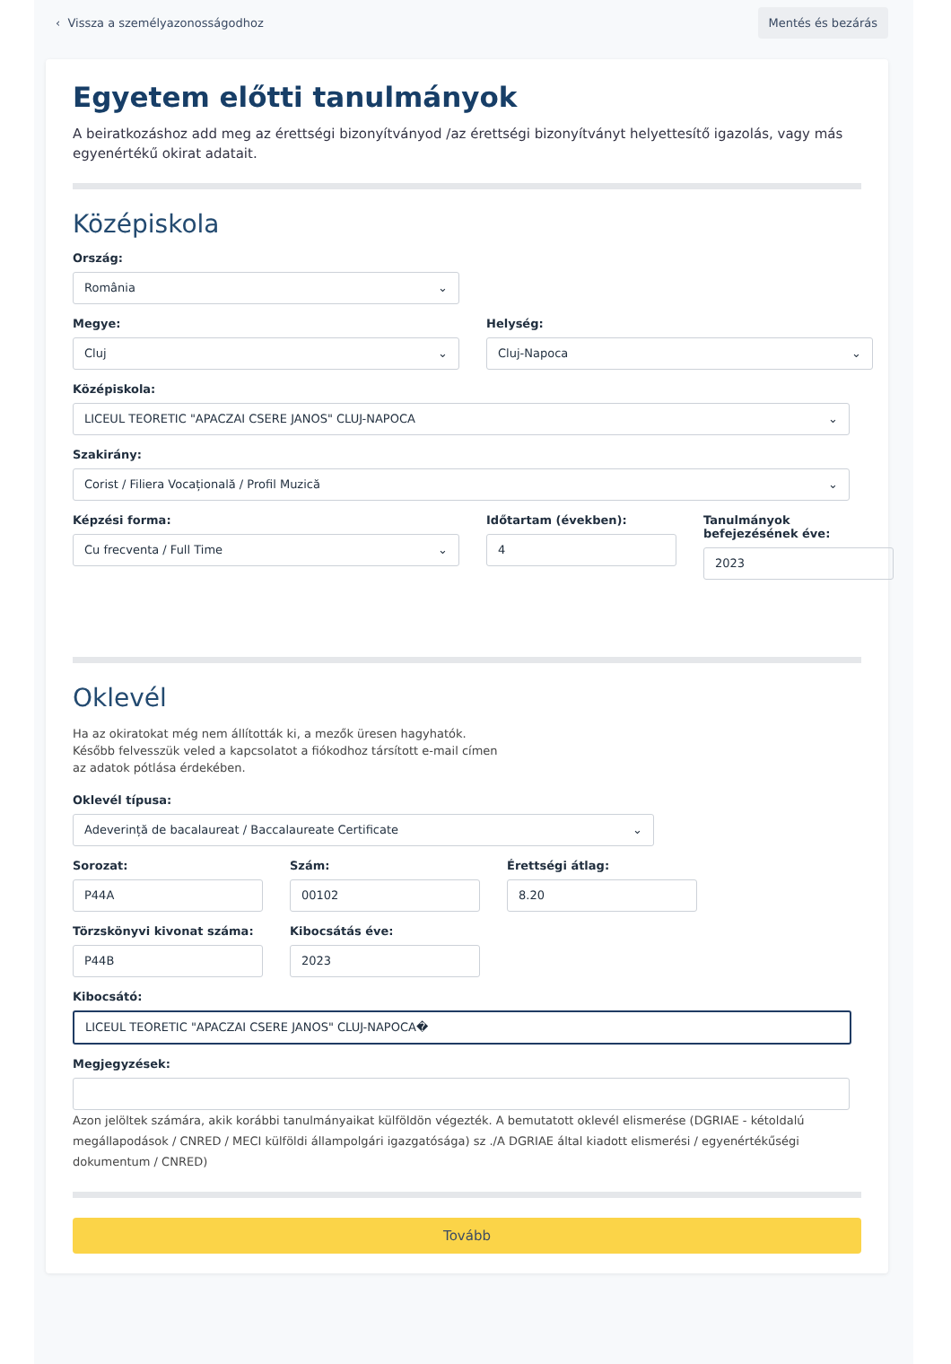‹ Vissza a személyazonosságodhoz Mentés és bezárás
Egyetem előtti tanulmányok
A beiratkozáshoz add meg az érettségi bizonyítványod /az érettségi bizonyítványt helyettesítő igazolás, vagy más egyenértékű okirat adatait.
Középiskola
Ország:
România ⌄
Megye:
Cluj ⌄
Helység:
Cluj-Napoca ⌄
Középiskola:
LICEUL TEORETIC "APACZAI CSERE JANOS" CLUJ-NAPOCA ⌄
Szakirány:
Corist / Filiera Vocațională / Profil Muzică ⌄
Képzési forma:
Cu frecventa / Full Time ⌄
Időtartam (években):
4
Tanulmányok befejezésének éve:
2023
Oklevél
Ha az okiratokat még nem állították ki, a mezők üresen hagyhatók. Később felvesszük veled a kapcsolatot a fiókodhoz társított e-mail címen az adatok pótlása érdekében.
Oklevél típusa:
Adeverință de bacalaureat / Baccalaureate Certificate ⌄
Sorozat:
P44A
Szám:
00102
Érettségi átlag:
8.20
Törzskönyvi kivonat száma:
P44B
Kibocsátás éve:
2023
Kibocsátó:
LICEUL TEORETIC "APACZAI CSERE JANOS" CLUJ-NAPOCA�
Megjegyzések:
Azon jelöltek számára, akik korábbi tanulmányaikat külföldön végezték. A bemutatott oklevél elismerése (DGRIAE - kétoldalú megállapodások / CNRED / MECI külföldi állampolgári igazgatósága) sz ./A DGRIAE által kiadott elismerési / egyenértékűségi dokumentum / CNRED)
Tovább